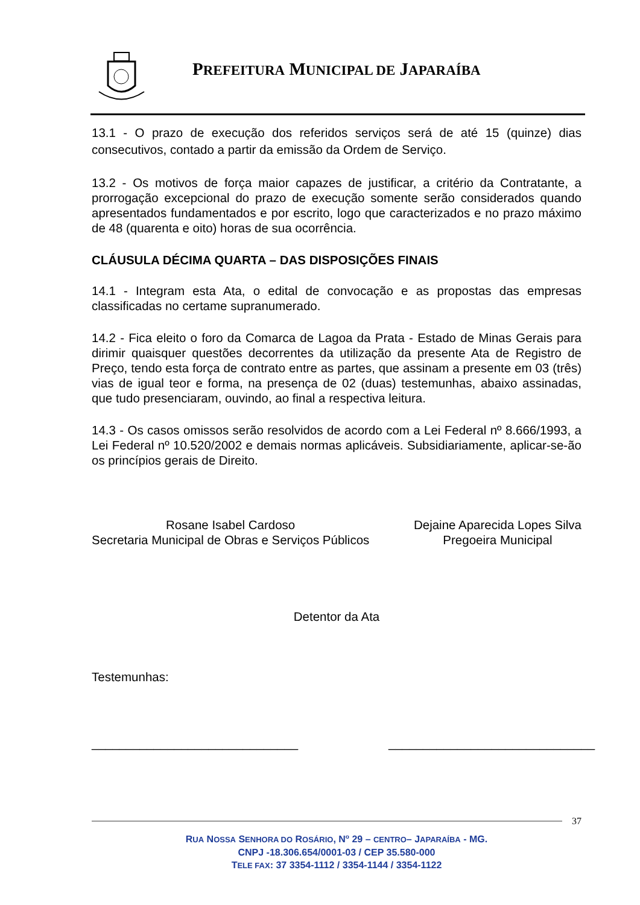PREFEITURA MUNICIPAL DE JAPARAÍBA
13.1 - O prazo de execução dos referidos serviços será de até 15 (quinze) dias consecutivos, contado a partir da emissão da Ordem de Serviço.
13.2 - Os motivos de força maior capazes de justificar, a critério da Contratante, a prorrogação excepcional do prazo de execução somente serão considerados quando apresentados fundamentados e por escrito, logo que caracterizados e no prazo máximo de 48 (quarenta e oito) horas de sua ocorrência.
CLÁUSULA DÉCIMA QUARTA – DAS DISPOSIÇÕES FINAIS
14.1 - Integram esta Ata, o edital de convocação e as propostas das empresas classificadas no certame supranumerado.
14.2 - Fica eleito o foro da Comarca de Lagoa da Prata - Estado de Minas Gerais para dirimir quaisquer questões decorrentes da utilização da presente Ata de Registro de Preço, tendo esta força de contrato entre as partes, que assinam a presente em 03 (três) vias de igual teor e forma, na presença de 02 (duas) testemunhas, abaixo assinadas, que tudo presenciaram, ouvindo, ao final a respectiva leitura.
14.3 - Os casos omissos serão resolvidos de acordo com a Lei Federal nº 8.666/1993, a Lei Federal nº 10.520/2002 e demais normas aplicáveis. Subsidiariamente, aplicar-se-ão os princípios gerais de Direito.
Rosane Isabel Cardoso
Secretaria Municipal de Obras e Serviços Públicos
Dejaine Aparecida Lopes Silva
Pregoeira Municipal
Detentor da Ata
Testemunhas:
______________________________ ______________________________
37
RUA NOSSA SENHORA DO ROSÁRIO, N<sup>o</sup> 29 – CENTRO– JAPARAÍBA - MG.
CNPJ -18.306.654/0001-03 / CEP 35.580-000
TELE FAX: 37 3354-1112 / 3354-1144 / 3354-1122